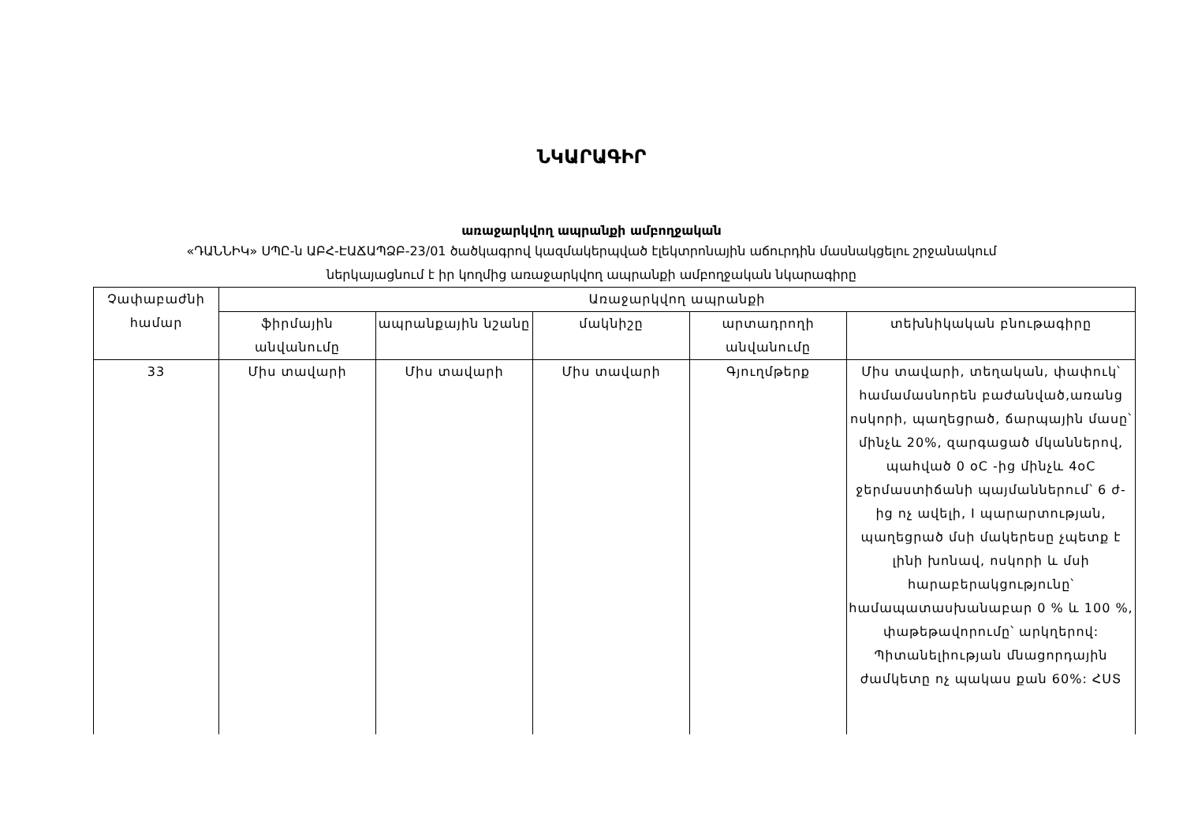ՆԿԱՐԱԳԻՐ
առաջարկվող ապրանքի ամբողջական
«ԴԱՆՆԻԿ» ՍՊԸ-ն ԱԲՀ-ԷԱՃԱՊՁԲ-23/01 ծածկագրով կազմակերպված էլեկտրոնային աճուրդին մասնակցելու շրջանակում
ներկայացնում է իր կողմից առաջարկվող ապրանքի ամբողջական նկարագիրը
| Չափաբաժնի համար | Առաջարկվող ապրանքի | | | | |
| --- | --- | --- | --- | --- | --- |
| | ֆիրմային անվանումը | ապրանքային նշանը | մակնիշը | արտադրողի անվանումը | տեխնիկական բնութագիրը |
| 33 | Միս տավարի | Միս տավարի | Միս տավարի | Գյուղմթերք | Միս տավարի, տեղական, փափուկ՝ համամասնորեն բաժանված,առանց ոսկորի, պաղեցրած, ճարպային մասը՝ մինչև 20%, զարգացած մկաններով, պահված 0 oC -ից մինչև 4oC ջերմաստիճանի պայմաններում՝ 6 ժ-ից ոչ ավելի, I պարարտության, պաղեցրած մսի մակերեսը չպետք է լինի խոնավ, ոսկորի և մսի հարաբերակցությունը՝ համապատասխանաբար 0 % և 100 %, փաթեթավորումը՝ արկղերով: Պիտանելիության մնացորդային ժամկետը ոչ պակաս քան 60%: ՀՍՏ |